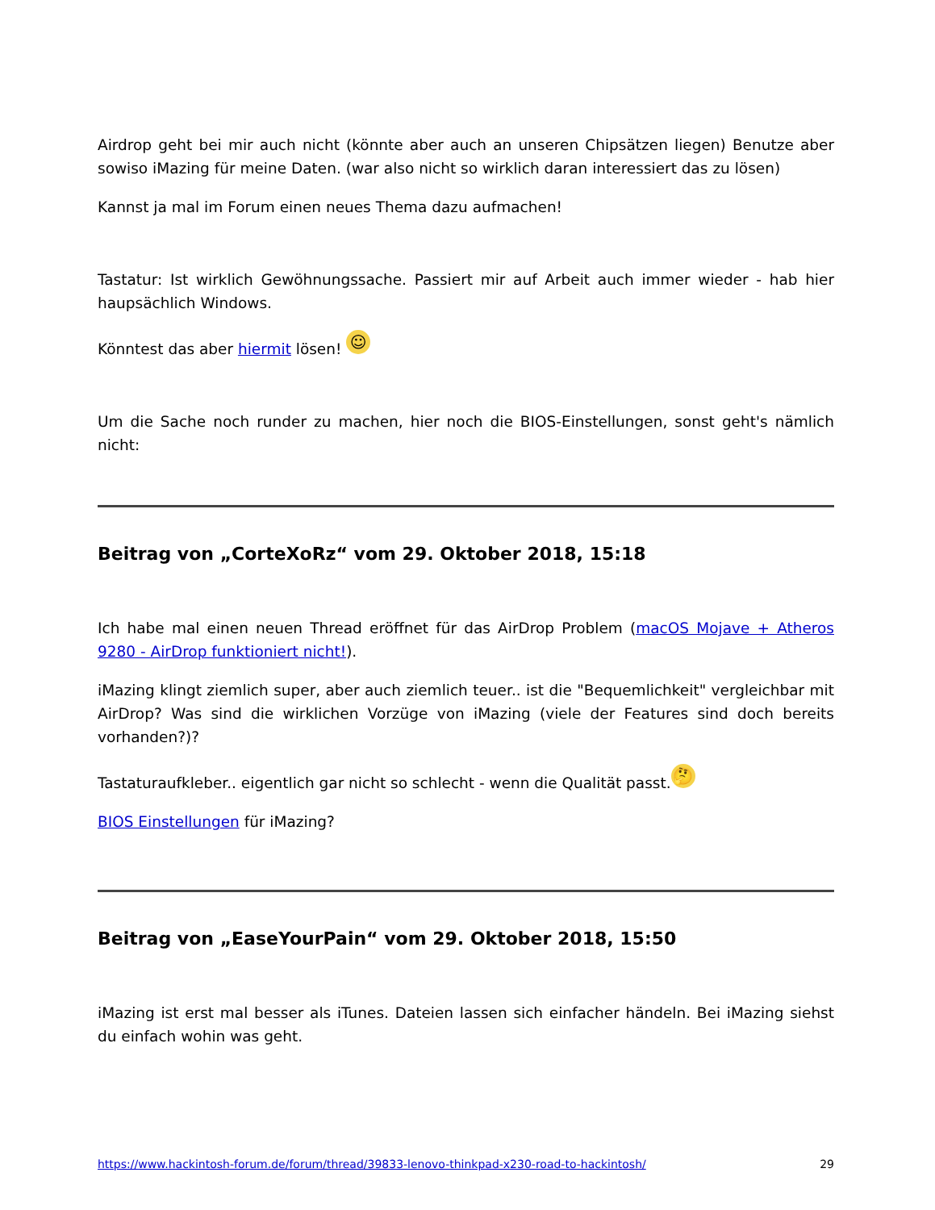Airdrop geht bei mir auch nicht (könnte aber auch an unseren Chipsätzen liegen) Benutze aber sowiso iMazing für meine Daten. (war also nicht so wirklich daran interessiert das zu lösen)
Kannst ja mal im Forum einen neues Thema dazu aufmachen!
Tastatur: Ist wirklich Gewöhnungssache. Passiert mir auf Arbeit auch immer wieder - hab hier haupsächlich Windows.
Könntest das aber hiermit lösen! ☺
Um die Sache noch runder zu machen, hier noch die BIOS-Einstellungen, sonst geht's nämlich nicht:
Beitrag von „CorteXoRz“ vom 29. Oktober 2018, 15:18
Ich habe mal einen neuen Thread eröffnet für das AirDrop Problem (macOS Mojave + Atheros 9280 - AirDrop funktioniert nicht!).
iMazing klingt ziemlich super, aber auch ziemlich teuer.. ist die "Bequemlichkeit" vergleichbar mit AirDrop? Was sind die wirklichen Vorzüge von iMazing (viele der Features sind doch bereits vorhanden?)?
Tastaturaufkleber.. eigentlich gar nicht so schlecht - wenn die Qualität passt. 🤔
BIOS Einstellungen für iMazing?
Beitrag von „EaseYourPain“ vom 29. Oktober 2018, 15:50
iMazing ist erst mal besser als iTunes. Dateien lassen sich einfacher händeln. Bei iMazing siehst du einfach wohin was geht.
https://www.hackintosh-forum.de/forum/thread/39833-lenovo-thinkpad-x230-road-to-hackintosh/ 29